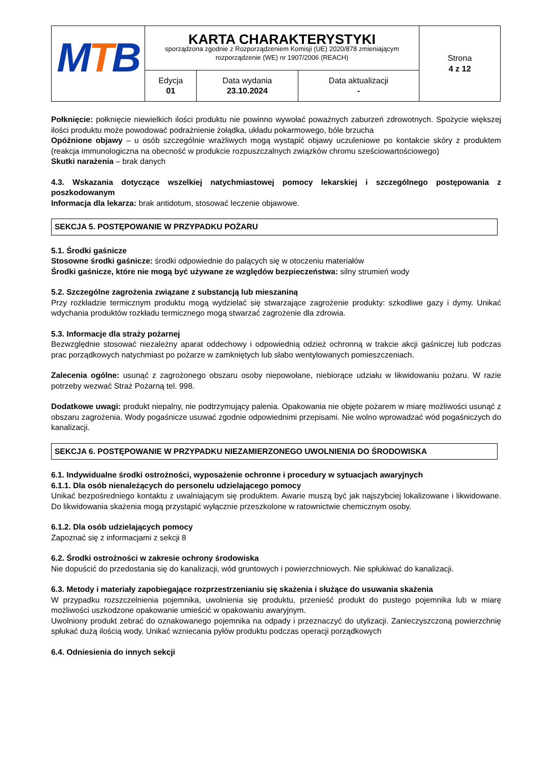| M T B | KARTA CHARAKTERYSTYKI sporządzona zgodnie z Rozporządzeniem Komisji (UE) 2020/878 zmieniającym rozporządzenie (WE) nr 1907/2006 (REACH) | | | Strona 4 z 12 |
| | Edycja 01 | Data wydania 23.10.2024 | Data aktualizacji - | |
Połknięcie: połknięcie niewielkich ilości produktu nie powinno wywołać poważnych zaburzeń zdrowotnych. Spożycie większej ilości produktu może powodować podrażnienie żołądka, układu pokarmowego, bóle brzucha
Opóźnione objawy – u osób szczególnie wrażliwych mogą wystąpić objawy uczuleniowe po kontakcie skóry z produktem (reakcja immunologiczna na obecność w produkcie rozpuszczalnych związków chromu sześciowartościowego)
Skutki narażenia – brak danych
4.3. Wskazania dotyczące wszelkiej natychmiastowej pomocy lekarskiej i szczególnego postępowania z poszkodowanym
Informacja dla lekarza: brak antidotum, stosować leczenie objawowe.
SEKCJA 5. POSTĘPOWANIE W PRZYPADKU POŻARU
5.1. Środki gaśnicze
Stosowne środki gaśnicze: środki odpowiednie do palących się w otoczeniu materiałów
Środki gaśnicze, które nie mogą być używane ze względów bezpieczeństwa: silny strumień wody
5.2. Szczególne zagrożenia związane z substancją lub mieszaniną
Przy rozkładzie termicznym produktu mogą wydzielać się stwarzające zagrożenie produkty: szkodliwe gazy i dymy. Unikać wdychania produktów rozkładu termicznego mogą stwarzać zagrożenie dla zdrowia.
5.3. Informacje dla straży pożarnej
Bezwzględnie stosować niezależny aparat oddechowy i odpowiednią odzież ochronną w trakcie akcji gaśniczej lub podczas prac porządkowych natychmiast po pożarze w zamkniętych lub słabo wentylowanych pomieszczeniach.
Zalecenia ogólne: usunąć z zagrożonego obszaru osoby niepowołane, niebiorące udziału w likwidowaniu pożaru. W razie potrzeby wezwać Straż Pożarną tel. 998.
Dodatkowe uwagi: produkt niepalny, nie podtrzymujący palenia. Opakowania nie objęte pożarem w miarę możliwości usunąć z obszaru zagrożenia. Wody pogaśnicze usuwać zgodnie odpowiednimi przepisami. Nie wolno wprowadzać wód pogaśniczych do kanalizacji.
SEKCJA 6. POSTĘPOWANIE W PRZYPADKU NIEZAMIERZONEGO UWOLNIENIA DO ŚRODOWISKA
6.1. Indywidualne środki ostrożności, wyposażenie ochronne i procedury w sytuacjach awaryjnych
6.1.1. Dla osób nienależących do personelu udzielającego pomocy
Unikać bezpośredniego kontaktu z uwalniającym się produktem. Awarie muszą być jak najszybciej lokalizowane i likwidowane. Do likwidowania skażenia mogą przystąpić wyłącznie przeszkolone w ratownictwie chemicznym osoby.
6.1.2. Dla osób udzielających pomocy
Zapoznać się z informacjami z sekcji 8
6.2. Środki ostrożności w zakresie ochrony środowiska
Nie dopuścić do przedostania się do kanalizacji, wód gruntowych i powierzchniowych. Nie spłukiwać do kanalizacji.
6.3. Metody i materiały zapobiegające rozprzestrzenianiu się skażenia i służące do usuwania skażenia
W przypadku rozszczelnienia pojemnika, uwolnienia się produktu, przenieść produkt do pustego pojemnika lub w miarę możliwości uszkodzone opakowanie umieścić w opakowaniu awaryjnym.
Uwolniony produkt zebrać do oznakowanego pojemnika na odpady i przeznaczyć do utylizacji. Zanieczyszczoną powierzchnię spłukać dużą ilością wody. Unikać wzniecania pyłów produktu podczas operacji porządkowych
6.4. Odniesienia do innych sekcji